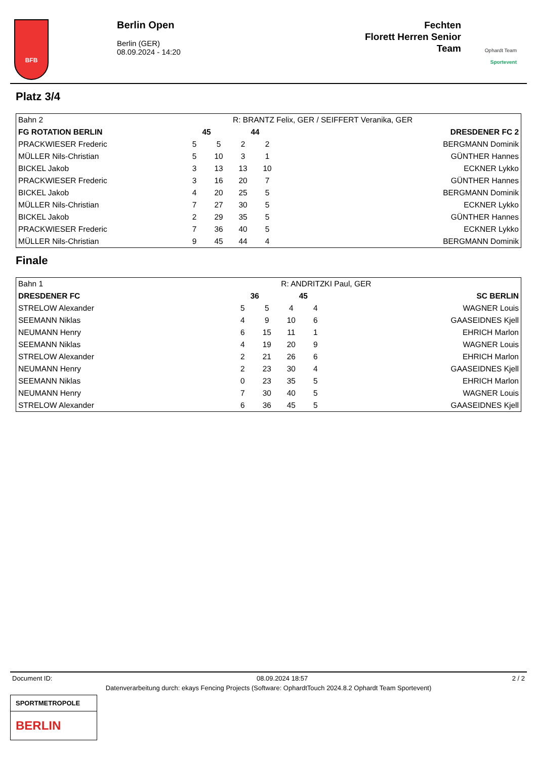BFB
Berlin Open
Berlin (GER)
08.09.2024 - 14:20
Fechten
Florett Herren Senior
Team
Ophardt Team
Sportevent
Platz 3/4
| Bahn 2 | | | R: BRANTZ Felix, GER / SEIFFERT Veranika, GER | | |
| FG ROTATION BERLIN | 45 | | 44 | | DRESDENER FC 2 |
| PRACKWIESER Frederic | 5 | 5 | 2 | 2 | BERGMANN Dominik |
| MÜLLER Nils-Christian | 5 | 10 | 3 | 1 | GÜNTHER Hannes |
| BICKEL Jakob | 3 | 13 | 13 | 10 | ECKNER Lykko |
| PRACKWIESER Frederic | 3 | 16 | 20 | 7 | GÜNTHER Hannes |
| BICKEL Jakob | 4 | 20 | 25 | 5 | BERGMANN Dominik |
| MÜLLER Nils-Christian | 7 | 27 | 30 | 5 | ECKNER Lykko |
| BICKEL Jakob | 2 | 29 | 35 | 5 | GÜNTHER Hannes |
| PRACKWIESER Frederic | 7 | 36 | 40 | 5 | ECKNER Lykko |
| MÜLLER Nils-Christian | 9 | 45 | 44 | 4 | BERGMANN Dominik |
Finale
| Bahn 1 | | | R: ANDRITZKI Paul, GER | | |
| DRESDENER FC | 36 | | 45 | | SC BERLIN |
| STRELOW Alexander | 5 | 5 | 4 | 4 | WAGNER Louis |
| SEEMANN Niklas | 4 | 9 | 10 | 6 | GAASEIDNES Kjell |
| NEUMANN Henry | 6 | 15 | 11 | 1 | EHRICH Marlon |
| SEEMANN Niklas | 4 | 19 | 20 | 9 | WAGNER Louis |
| STRELOW Alexander | 2 | 21 | 26 | 6 | EHRICH Marlon |
| NEUMANN Henry | 2 | 23 | 30 | 4 | GAASEIDNES Kjell |
| SEEMANN Niklas | 0 | 23 | 35 | 5 | EHRICH Marlon |
| NEUMANN Henry | 7 | 30 | 40 | 5 | WAGNER Louis |
| STRELOW Alexander | 6 | 36 | 45 | 5 | GAASEIDNES Kjell |
Document ID: 08.09.2024 18:57 2 / 2
Datenverarbeitung durch: ekays Fencing Projects (Software: OphardtTouch 2024.8.2 Ophardt Team Sportevent)
SPORTMETROPOLE
BERLIN